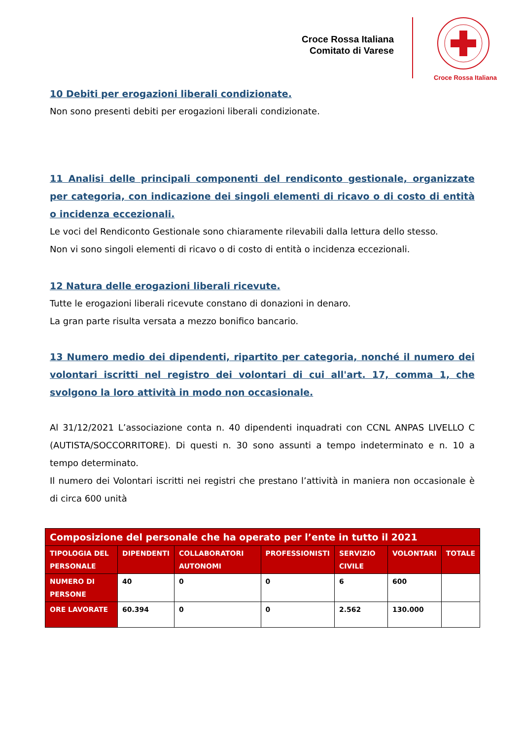Croce Rossa Italiana
Comitato di Varese
Croce Rossa Italiana
10 Debiti per erogazioni liberali condizionate.
Non sono presenti debiti per erogazioni liberali condizionate.
11 Analisi delle principali componenti del rendiconto gestionale, organizzate per categoria, con indicazione dei singoli elementi di ricavo o di costo di entità o incidenza eccezionali.
Le voci del Rendiconto Gestionale sono chiaramente rilevabili dalla lettura dello stesso.
Non vi sono singoli elementi di ricavo o di costo di entità o incidenza eccezionali.
12 Natura delle erogazioni liberali ricevute.
Tutte le erogazioni liberali ricevute constano di donazioni in denaro.
La gran parte risulta versata a mezzo bonifico bancario.
13 Numero medio dei dipendenti, ripartito per categoria, nonché il numero dei volontari iscritti nel registro dei volontari di cui all'art. 17, comma 1, che svolgono la loro attività in modo non occasionale.
Al 31/12/2021 L’associazione conta n. 40 dipendenti inquadrati con CCNL ANPAS LIVELLO C (AUTISTA/SOCCORRITORE). Di questi n. 30 sono assunti a tempo indeterminato e n. 10 a tempo determinato.
Il numero dei Volontari iscritti nei registri che prestano l’attività in maniera non occasionale è di circa 600 unità
| Composizione del personale che ha operato per l’ente in tutto il 2021 | | | | | | |
| --- | --- | --- | --- | --- | --- | --- |
| TIPOLOGIA DEL PERSONALE | DIPENDENTI | COLLABORATORI AUTONOMI | PROFESSIONISTI | SERVIZIO CIVILE | VOLONTARI | TOTALE |
| NUMERO DI PERSONE | 40 | 0 | 0 | 6 | 600 | |
| ORE LAVORATE | 60.394 | 0 | 0 | 2.562 | 130.000 | |